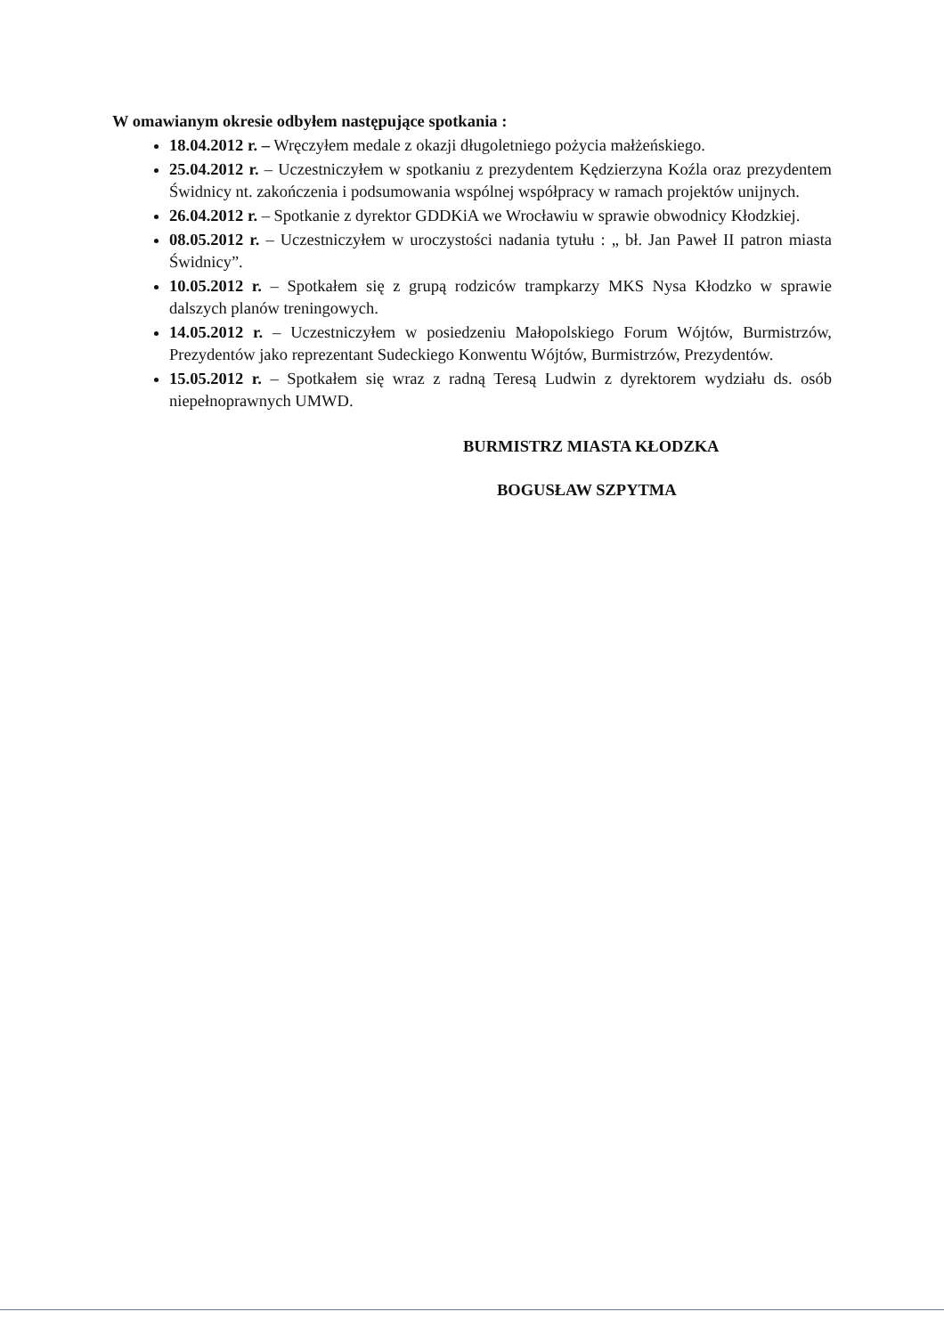W omawianym okresie odbyłem następujące spotkania :
18.04.2012 r. – Wręczyłem medale z okazji długoletniego pożycia małżeńskiego.
25.04.2012 r. – Uczestniczyłem w spotkaniu z prezydentem Kędzierzyna Koźla oraz prezydentem Świdnicy nt. zakończenia i podsumowania wspólnej współpracy w ramach projektów unijnych.
26.04.2012 r. – Spotkanie z dyrektor GDDKiA we Wrocławiu w sprawie obwodnicy Kłodzkiej.
08.05.2012 r. – Uczestniczyłem w uroczystości nadania tytułu : „ bł. Jan Paweł II patron miasta Świdnicy”.
10.05.2012 r. – Spotkałem się z grupą rodziców trampkarzy MKS Nysa Kłodzko w sprawie dalszych planów treningowych.
14.05.2012 r. – Uczestniczyłem w posiedzeniu Małopolskiego Forum Wójtów, Burmistrzów, Prezydentów jako reprezentant Sudeckiego Konwentu Wójtów, Burmistrzów, Prezydentów.
15.05.2012 r. – Spotkałem się wraz z radną Teresą Ludwin z dyrektorem wydziału ds. osób niepełnoprawnych UMWD.
BURMISTRZ MIASTA KŁODZKA
BOGUSŁAW SZPYTMA